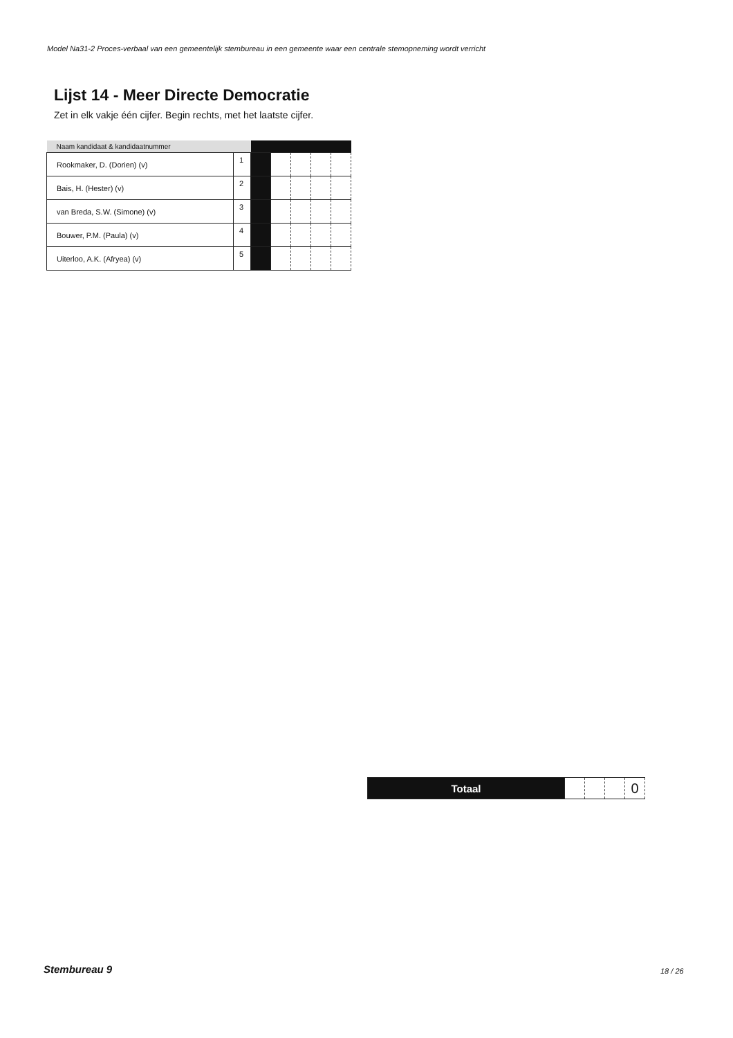Model Na31-2 Proces-verbaal van een gemeentelijk stembureau in een gemeente waar een centrale stemopneming wordt verricht
Lijst 14 - Meer Directe Democratie
Zet in elk vakje één cijfer. Begin rechts, met het laatste cijfer.
| Naam kandidaat & kandidaatnummer | | | | | | |
| --- | --- | --- | --- | --- | --- | --- |
| Rookmaker, D. (Dorien) (v) | 1 | | | | | |
| Bais, H. (Hester) (v) | 2 | | | | | |
| van Breda, S.W. (Simone) (v) | 3 | | | | | |
| Bouwer, P.M. (Paula) (v) | 4 | | | | | |
| Uiterloo, A.K. (Afryea) (v) | 5 | | | | | |
| Totaal | | | | 0 |
Stembureau 9 18 / 26